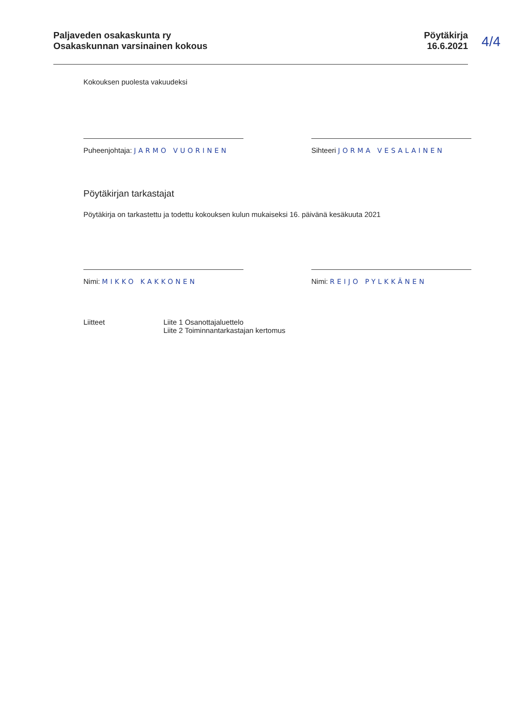Paljaveden osakaskunta ry
Osakaskunnan varsinainen kokous
Pöytäkirja
16.6.2021
4/4
Kokouksen puolesta vakuudeksi
Puheenjohtaja: JARMO VUORINEN
Sihteeri JORMA VESALAINEN
Pöytäkirjan tarkastajat
Pöytäkirja on tarkastettu ja todettu kokouksen kulun mukaiseksi 16. päivänä kesäkuuta 2021
Nimi: MIKKO KAKKONEN Nimi: REIJO PYLKKÄNEN
Liitteet Liite 1 Osanottajaluettelo
Liite 2 Toiminnantarkastajan kertomus